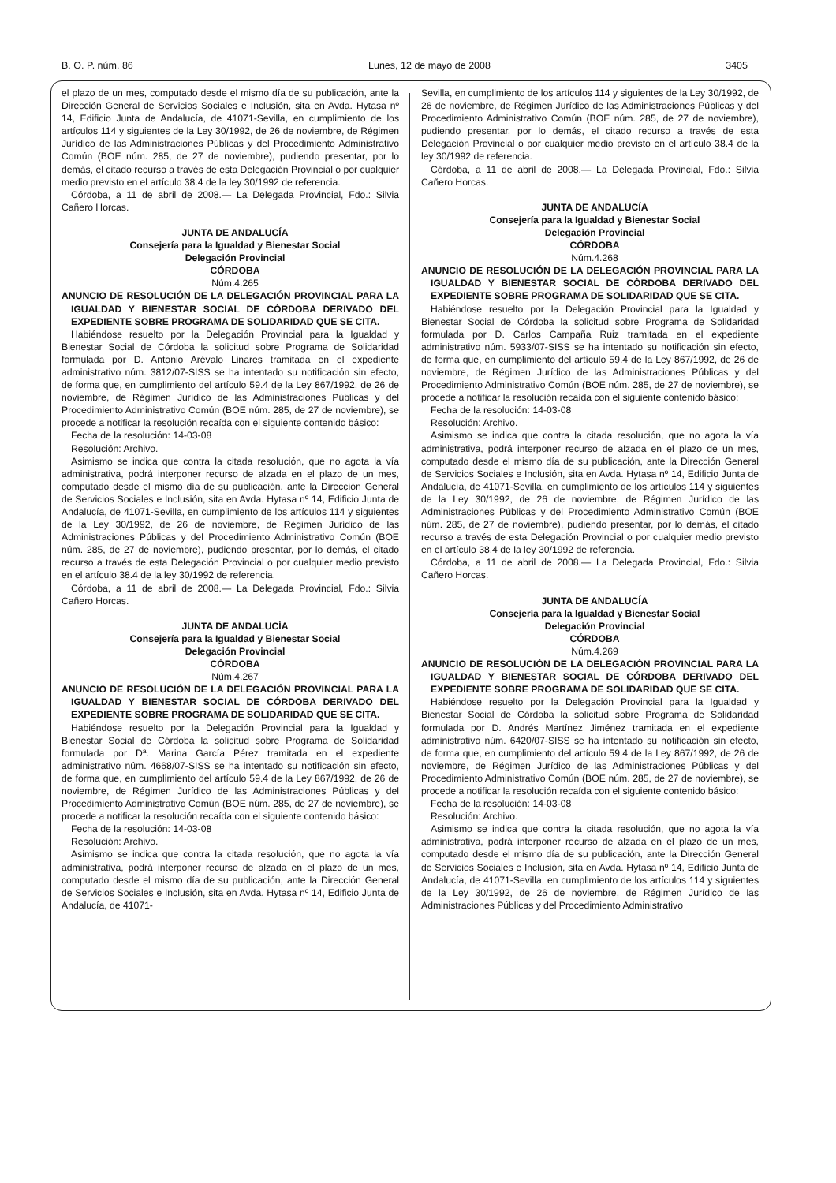B. O. P. núm. 86 Lunes, 12 de mayo de 2008 3405
el plazo de un mes, computado desde el mismo día de su publicación, ante la Dirección General de Servicios Sociales e Inclusión, sita en Avda. Hytasa nº 14, Edificio Junta de Andalucía, de 41071-Sevilla, en cumplimiento de los artículos 114 y siguientes de la Ley 30/1992, de 26 de noviembre, de Régimen Jurídico de las Administraciones Públicas y del Procedimiento Administrativo Común (BOE núm. 285, de 27 de noviembre), pudiendo presentar, por lo demás, el citado recurso a través de esta Delegación Provincial o por cualquier medio previsto en el artículo 38.4 de la ley 30/1992 de referencia.
Córdoba, a 11 de abril de 2008.— La Delegada Provincial, Fdo.: Silvia Cañero Horcas.
JUNTA DE ANDALUCÍA
Consejería para la Igualdad y Bienestar Social
Delegación Provincial
CÓRDOBA
Núm.4.265
ANUNCIO DE RESOLUCIÓN DE LA DELEGACIÓN PROVINCIAL PARA LA IGUALDAD Y BIENESTAR SOCIAL DE CÓRDOBA DERIVADO DEL EXPEDIENTE SOBRE PROGRAMA DE SOLIDARIDAD QUE SE CITA.
Habiéndose resuelto por la Delegación Provincial para la Igualdad y Bienestar Social de Córdoba la solicitud sobre Programa de Solidaridad formulada por D. Antonio Arévalo Linares tramitada en el expediente administrativo núm. 3812/07-SISS se ha intentado su notificación sin efecto, de forma que, en cumplimiento del artículo 59.4 de la Ley 867/1992, de 26 de noviembre, de Régimen Jurídico de las Administraciones Públicas y del Procedimiento Administrativo Común (BOE núm. 285, de 27 de noviembre), se procede a notificar la resolución recaída con el siguiente contenido básico:
Fecha de la resolución: 14-03-08
Resolución: Archivo.
Asimismo se indica que contra la citada resolución, que no agota la vía administrativa, podrá interponer recurso de alzada en el plazo de un mes, computado desde el mismo día de su publicación, ante la Dirección General de Servicios Sociales e Inclusión, sita en Avda. Hytasa nº 14, Edificio Junta de Andalucía, de 41071-Sevilla, en cumplimiento de los artículos 114 y siguientes de la Ley 30/1992, de 26 de noviembre, de Régimen Jurídico de las Administraciones Públicas y del Procedimiento Administrativo Común (BOE núm. 285, de 27 de noviembre), pudiendo presentar, por lo demás, el citado recurso a través de esta Delegación Provincial o por cualquier medio previsto en el artículo 38.4 de la ley 30/1992 de referencia.
Córdoba, a 11 de abril de 2008.— La Delegada Provincial, Fdo.: Silvia Cañero Horcas.
JUNTA DE ANDALUCÍA
Consejería para la Igualdad y Bienestar Social
Delegación Provincial
CÓRDOBA
Núm.4.267
ANUNCIO DE RESOLUCIÓN DE LA DELEGACIÓN PROVINCIAL PARA LA IGUALDAD Y BIENESTAR SOCIAL DE CÓRDOBA DERIVADO DEL EXPEDIENTE SOBRE PROGRAMA DE SOLIDARIDAD QUE SE CITA.
Habiéndose resuelto por la Delegación Provincial para la Igualdad y Bienestar Social de Córdoba la solicitud sobre Programa de Solidaridad formulada por Dª. Marina García Pérez tramitada en el expediente administrativo núm. 4668/07-SISS se ha intentado su notificación sin efecto, de forma que, en cumplimiento del artículo 59.4 de la Ley 867/1992, de 26 de noviembre, de Régimen Jurídico de las Administraciones Públicas y del Procedimiento Administrativo Común (BOE núm. 285, de 27 de noviembre), se procede a notificar la resolución recaída con el siguiente contenido básico:
Fecha de la resolución: 14-03-08
Resolución: Archivo.
Asimismo se indica que contra la citada resolución, que no agota la vía administrativa, podrá interponer recurso de alzada en el plazo de un mes, computado desde el mismo día de su publicación, ante la Dirección General de Servicios Sociales e Inclusión, sita en Avda. Hytasa nº 14, Edificio Junta de Andalucía, de 41071-
Sevilla, en cumplimiento de los artículos 114 y siguientes de la Ley 30/1992, de 26 de noviembre, de Régimen Jurídico de las Administraciones Públicas y del Procedimiento Administrativo Común (BOE núm. 285, de 27 de noviembre), pudiendo presentar, por lo demás, el citado recurso a través de esta Delegación Provincial o por cualquier medio previsto en el artículo 38.4 de la ley 30/1992 de referencia.
Córdoba, a 11 de abril de 2008.— La Delegada Provincial, Fdo.: Silvia Cañero Horcas.
JUNTA DE ANDALUCÍA
Consejería para la Igualdad y Bienestar Social
Delegación Provincial
CÓRDOBA
Núm.4.268
ANUNCIO DE RESOLUCIÓN DE LA DELEGACIÓN PROVINCIAL PARA LA IGUALDAD Y BIENESTAR SOCIAL DE CÓRDOBA DERIVADO DEL EXPEDIENTE SOBRE PROGRAMA DE SOLIDARIDAD QUE SE CITA.
Habiéndose resuelto por la Delegación Provincial para la Igualdad y Bienestar Social de Córdoba la solicitud sobre Programa de Solidaridad formulada por D. Carlos Campaña Ruiz tramitada en el expediente administrativo núm. 5933/07-SISS se ha intentado su notificación sin efecto, de forma que, en cumplimiento del artículo 59.4 de la Ley 867/1992, de 26 de noviembre, de Régimen Jurídico de las Administraciones Públicas y del Procedimiento Administrativo Común (BOE núm. 285, de 27 de noviembre), se procede a notificar la resolución recaída con el siguiente contenido básico:
Fecha de la resolución: 14-03-08
Resolución: Archivo.
Asimismo se indica que contra la citada resolución, que no agota la vía administrativa, podrá interponer recurso de alzada en el plazo de un mes, computado desde el mismo día de su publicación, ante la Dirección General de Servicios Sociales e Inclusión, sita en Avda. Hytasa nº 14, Edificio Junta de Andalucía, de 41071-Sevilla, en cumplimiento de los artículos 114 y siguientes de la Ley 30/1992, de 26 de noviembre, de Régimen Jurídico de las Administraciones Públicas y del Procedimiento Administrativo Común (BOE núm. 285, de 27 de noviembre), pudiendo presentar, por lo demás, el citado recurso a través de esta Delegación Provincial o por cualquier medio previsto en el artículo 38.4 de la ley 30/1992 de referencia.
Córdoba, a 11 de abril de 2008.— La Delegada Provincial, Fdo.: Silvia Cañero Horcas.
JUNTA DE ANDALUCÍA
Consejería para la Igualdad y Bienestar Social
Delegación Provincial
CÓRDOBA
Núm.4.269
ANUNCIO DE RESOLUCIÓN DE LA DELEGACIÓN PROVINCIAL PARA LA IGUALDAD Y BIENESTAR SOCIAL DE CÓRDOBA DERIVADO DEL EXPEDIENTE SOBRE PROGRAMA DE SOLIDARIDAD QUE SE CITA.
Habiéndose resuelto por la Delegación Provincial para la Igualdad y Bienestar Social de Córdoba la solicitud sobre Programa de Solidaridad formulada por D. Andrés Martínez Jiménez tramitada en el expediente administrativo núm. 6420/07-SISS se ha intentado su notificación sin efecto, de forma que, en cumplimiento del artículo 59.4 de la Ley 867/1992, de 26 de noviembre, de Régimen Jurídico de las Administraciones Públicas y del Procedimiento Administrativo Común (BOE núm. 285, de 27 de noviembre), se procede a notificar la resolución recaída con el siguiente contenido básico:
Fecha de la resolución: 14-03-08
Resolución: Archivo.
Asimismo se indica que contra la citada resolución, que no agota la vía administrativa, podrá interponer recurso de alzada en el plazo de un mes, computado desde el mismo día de su publicación, ante la Dirección General de Servicios Sociales e Inclusión, sita en Avda. Hytasa nº 14, Edificio Junta de Andalucía, de 41071-Sevilla, en cumplimiento de los artículos 114 y siguientes de la Ley 30/1992, de 26 de noviembre, de Régimen Jurídico de las Administraciones Públicas y del Procedimiento Administrativo